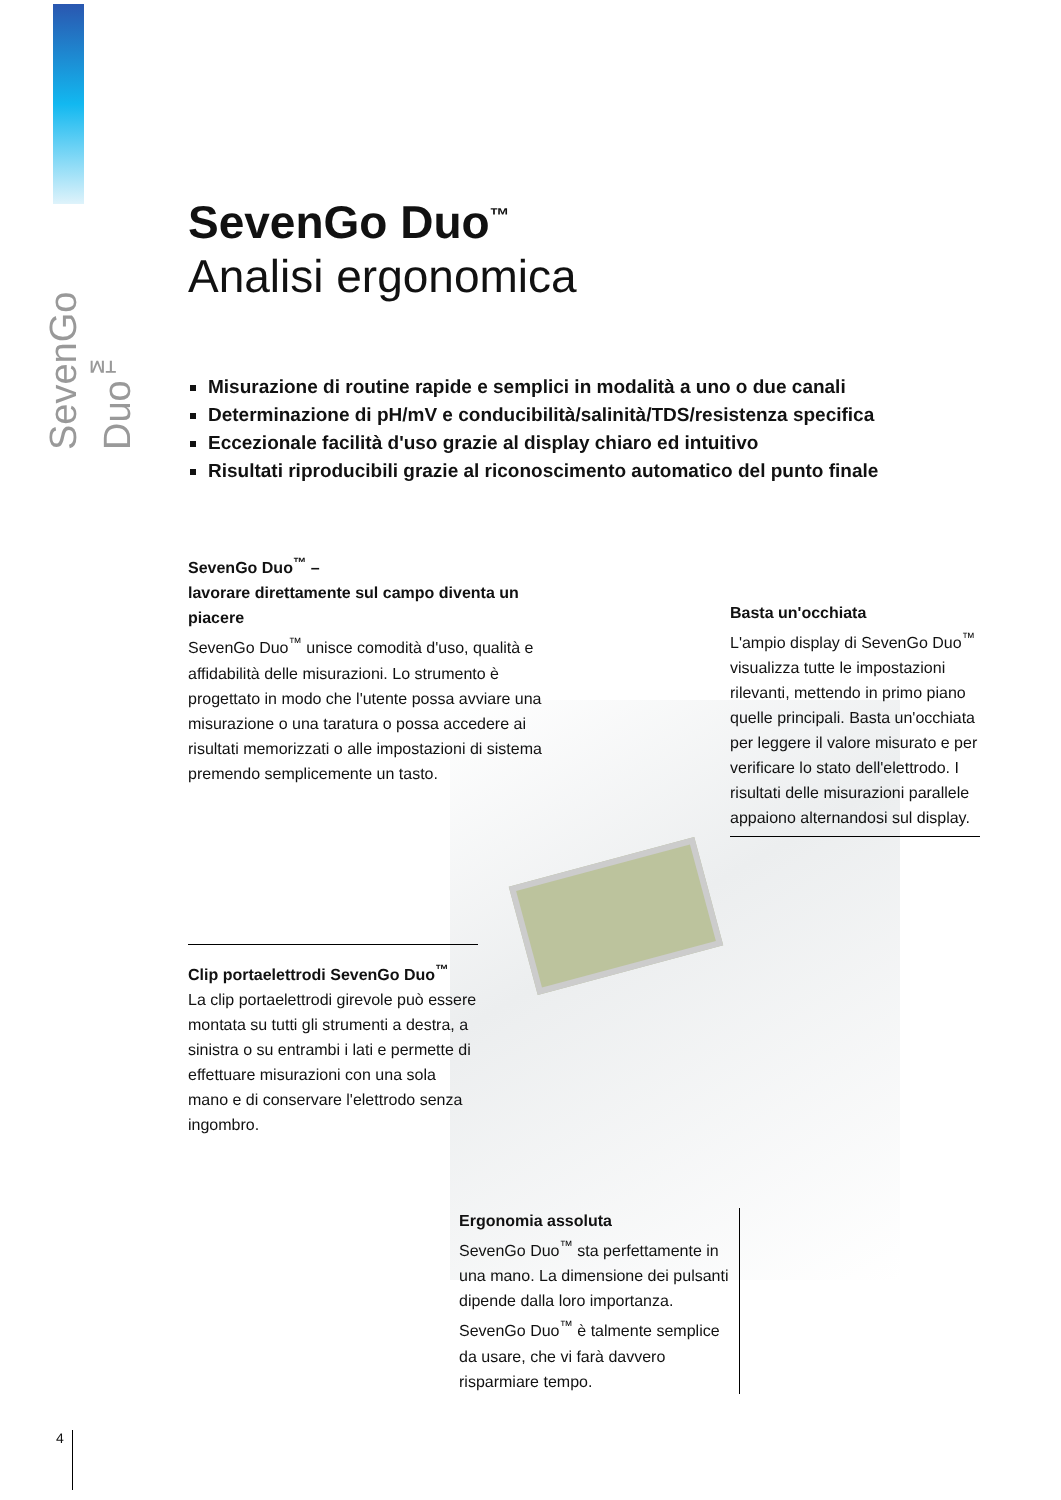SevenGo Duo<sup>™</sup>
SevenGo Duo<sup>™</sup>
Analisi ergonomica
Misurazione di routine rapide e semplici in modalità a uno o due canali
Determinazione di pH/mV e conducibilità/salinità/TDS/resistenza specifica
Eccezionale facilità d'uso grazie al display chiaro ed intuitivo
Risultati riproducibili grazie al riconoscimento automatico del punto finale
SevenGo Duo<sup>™</sup> –
lavorare direttamente sul campo diventa un piacere
SevenGo Duo<sup>™</sup> unisce comodità d'uso, qualità e affidabilità delle misurazioni. Lo strumento è progettato in modo che l'utente possa avviare una misurazione o una taratura o possa accedere ai risultati memorizzati o alle impostazioni di sistema premendo semplicemente un tasto.
Basta un'occhiata
L'ampio display di SevenGo Duo<sup>™</sup> visualizza tutte le impostazioni rilevanti, mettendo in primo piano quelle principali. Basta un'occhiata per leggere il valore misurato e per verificare lo stato dell'elettrodo. I risultati delle misurazioni parallele appaiono alternandosi sul display.
Clip portaelettrodi SevenGo Duo<sup>™</sup>
La clip portaelettrodi girevole può essere montata su tutti gli strumenti a destra, a sinistra o su entrambi i lati e permette di effettuare misurazioni con una sola mano e di conservare l'elettrodo senza ingombro.
Ergonomia assoluta
SevenGo Duo<sup>™</sup> sta perfettamente in una mano. La dimensione dei pulsanti dipende dalla loro importanza. SevenGo Duo<sup>™</sup> è talmente semplice da usare, che vi farà davvero risparmiare tempo.
4